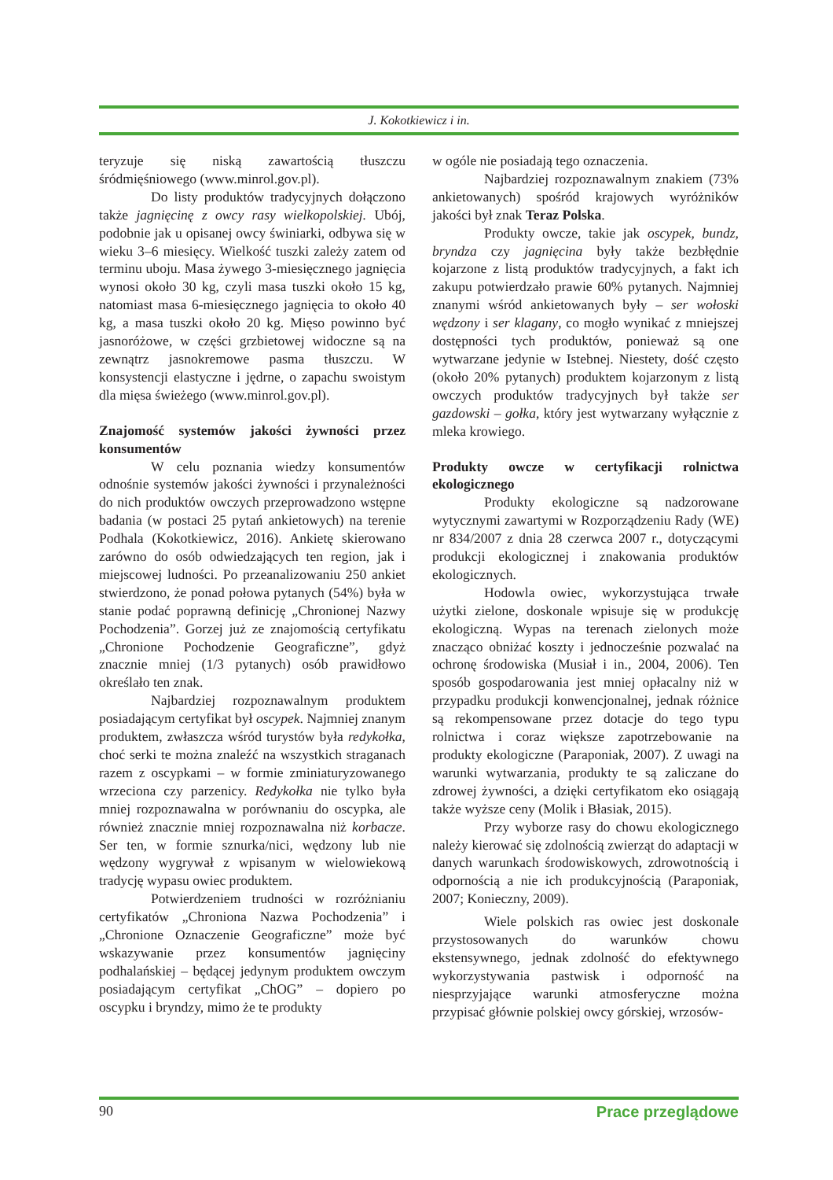J. Kokotkiewicz i in.
teryzuje się niską zawartością tłuszczu śródmięśniowego (www.minrol.gov.pl).
Do listy produktów tradycyjnych dołączono także jagnięcinę z owcy rasy wielkopolskiej. Ubój, podobnie jak u opisanej owcy świniarki, odbywa się w wieku 3–6 miesięcy. Wielkość tuszki zależy zatem od terminu uboju. Masa żywego 3-miesięcznego jagnięcia wynosi około 30 kg, czyli masa tuszki około 15 kg, natomiast masa 6-miesięcznego jagnięcia to około 40 kg, a masa tuszki około 20 kg. Mięso powinno być jasnoróżowe, w części grzbietowej widoczne są na zewnątrz jasnokremowe pasma tłuszczu. W konsystencji elastyczne i jędrne, o zapachu swoistym dla mięsa świeżego (www.minrol.gov.pl).
Znajomość systemów jakości żywności przez konsumentów
W celu poznania wiedzy konsumentów odnośnie systemów jakości żywności i przynależności do nich produktów owczych przeprowadzono wstępne badania (w postaci 25 pytań ankietowych) na terenie Podhala (Kokotkiewicz, 2016). Ankietę skierowano zarówno do osób odwiedzających ten region, jak i miejscowej ludności. Po przeanalizowaniu 250 ankiet stwierdzono, że ponad połowa pytanych (54%) była w stanie podać poprawną definicję „Chronionej Nazwy Pochodzenia”. Gorzej już ze znajomością certyfikatu „Chronione Pochodzenie Geograficzne”, gdyż znacznie mniej (1/3 pytanych) osób prawidłowo określało ten znak.
Najbardziej rozpoznawalnym produktem posiadającym certyfikat był oscypek. Najmniej znanym produktem, zwłaszcza wśród turystów była redykołka, choć serki te można znaleźć na wszystkich straganach razem z oscypkami – w formie zminiaturyzowanego wrzeciona czy parzenicy. Redykołka nie tylko była mniej rozpoznawalna w porównaniu do oscypka, ale również znacznie mniej rozpoznawalna niż korbacze. Ser ten, w formie sznurka/nici, wędzony lub nie wędzony wygrywał z wpisanym w wielowiekową tradycję wypasu owiec produktem.
Potwierdzeniem trudności w rozróżnianiu certyfikatów „Chroniona Nazwa Pochodzenia” i „Chronione Oznaczenie Geograficzne” może być wskazywanie przez konsumentów jagnięciny podhalańskiej – będącej jedynym produktem owczym posiadającym certyfikat „ChOG” – dopiero po oscypku i bryndzy, mimo że te produkty
w ogóle nie posiadają tego oznaczenia.
Najbardziej rozpoznawalnym znakiem (73% ankietowanych) spośród krajowych wyróżników jakości był znak Teraz Polska.
Produkty owcze, takie jak oscypek, bundz, bryndza czy jagnięcina były także bezbłędnie kojarzone z listą produktów tradycyjnych, a fakt ich zakupu potwierdzało prawie 60% pytanych. Najmniej znanymi wśród ankietowanych były – ser wołoski wędzony i ser klagany, co mogło wynikać z mniejszej dostępności tych produktów, ponieważ są one wytwarzane jedynie w Istebnej. Niestety, dość często (około 20% pytanych) produktem kojarzonym z listą owczych produktów tradycyjnych był także ser gazdowski – gołka, który jest wytwarzany wyłącznie z mleka krowiego.
Produkty owcze w certyfikacji rolnictwa ekologicznego
Produkty ekologiczne są nadzorowane wytycznymi zawartymi w Rozporządzeniu Rady (WE) nr 834/2007 z dnia 28 czerwca 2007 r., dotyczącymi produkcji ekologicznej i znakowania produktów ekologicznych.
Hodowla owiec, wykorzystująca trwałe użytki zielone, doskonale wpisuje się w produkcję ekologiczną. Wypas na terenach zielonych może znacząco obniżać koszty i jednocześnie pozwalać na ochronę środowiska (Musiał i in., 2004, 2006). Ten sposób gospodarowania jest mniej opłacalny niż w przypadku produkcji konwencjonalnej, jednak różnice są rekompensowane przez dotacje do tego typu rolnictwa i coraz większe zapotrzebowanie na produkty ekologiczne (Paraponiak, 2007). Z uwagi na warunki wytwarzania, produkty te są zaliczane do zdrowej żywności, a dzięki certyfikatom eko osiągają także wyższe ceny (Molik i Błasiak, 2015).
Przy wyborze rasy do chowu ekologicznego należy kierować się zdolnością zwierząt do adaptacji w danych warunkach środowiskowych, zdrowotnością i odpornością a nie ich produkcyjnością (Paraponiak, 2007; Konieczny, 2009).
Wiele polskich ras owiec jest doskonale przystosowanych do warunków chowu ekstensywnego, jednak zdolność do efektywnego wykorzystywania pastwisk i odporność na niesprzyjające warunki atmosferyczne można przypisać głównie polskiej owcy górskiej, wrzosów-
90 Prace przeglądowe